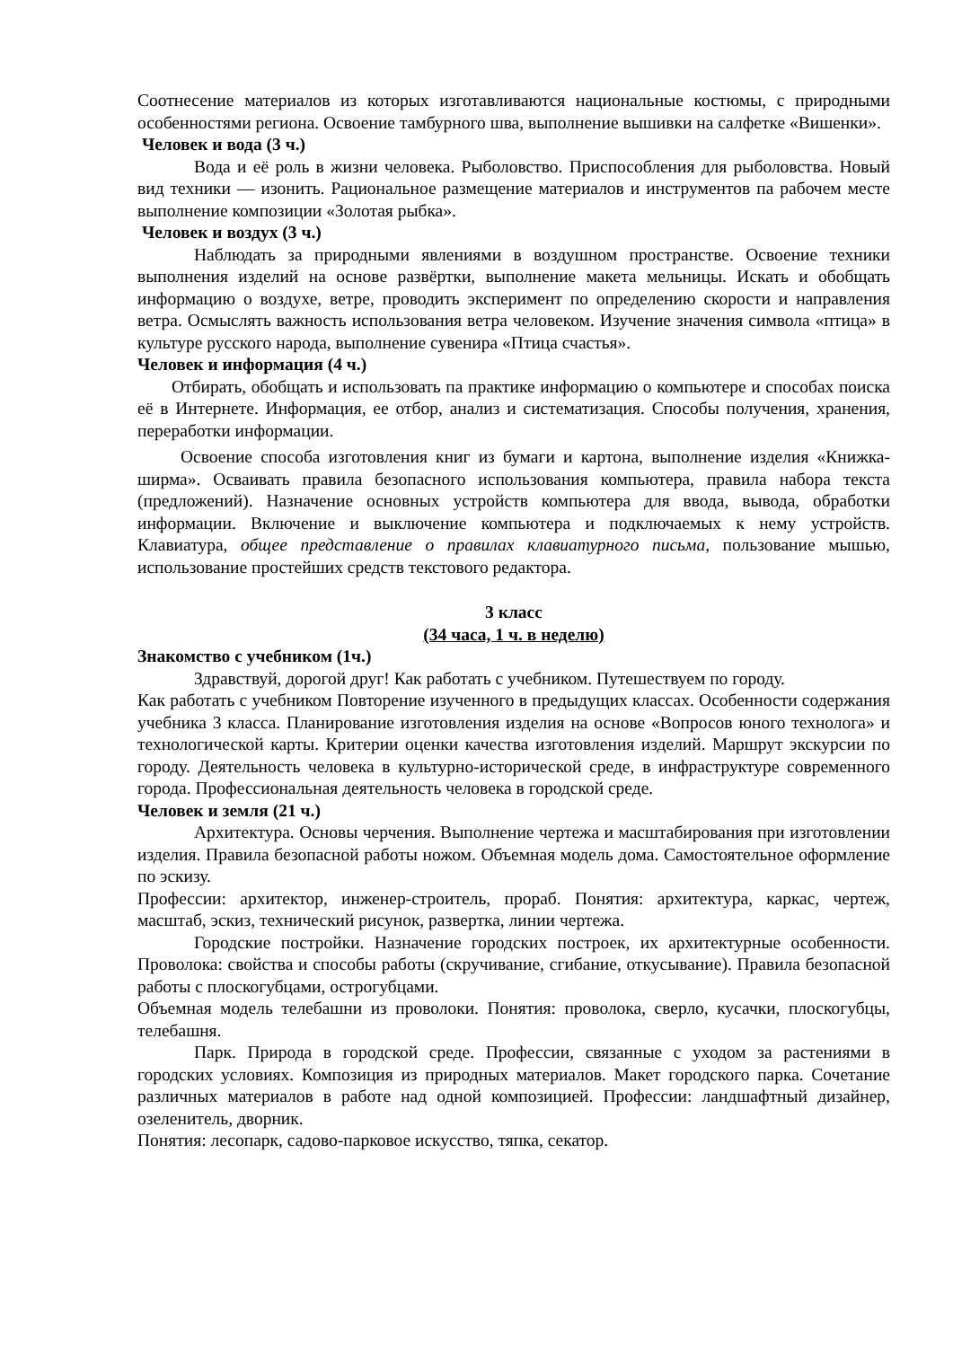Соотнесение материалов из которых изготавливаются национальные костюмы, с природными особенностями региона. Освоение тамбурного шва, выполнение вышивки на салфетке «Вишенки».
Человек и вода (3 ч.)
Вода и её роль в жизни человека. Рыболовство. Приспособления для рыболовства. Новый вид техники — изонить. Рациональное размещение материалов и инструментов па рабочем месте выполнение композиции «Золотая рыбка».
Человек и воздух (3 ч.)
Наблюдать за природными явлениями в воздушном пространстве. Освоение техники выполнения изделий на основе развёртки, выполнение макета мельницы. Искать и обобщать информацию о воздухе, ветре, проводить эксперимент по определению скорости и направления ветра. Осмыслять важность использования ветра человеком. Изучение значения символа «птица» в культуре русского народа, выполнение сувенира «Птица счастья».
Человек и информация (4 ч.)
Отбирать, обобщать и использовать па практике информацию о компьютере и способах поиска её в Интернете. Информация, ее отбор, анализ и систематизация. Способы получения, хранения, переработки информации.
Освоение способа изготовления книг из бумаги и картона, выполнение изделия «Книжка-ширма». Осваивать правила безопасного использования компьютера, правила набора текста (предложений). Назначение основных устройств компьютера для ввода, вывода, обработки информации. Включение и выключение компьютера и подключаемых к нему устройств. Клавиатура, общее представление о правилах клавиатурного письма, пользование мышью, использование простейших средств текстового редактора.
3 класс
(34 часа, 1 ч. в неделю)
Знакомство с учебником (1ч.)
Здравствуй, дорогой друг! Как работать с учебником. Путешествуем по городу.
Как работать с учебником Повторение изученного в предыдущих классах. Особенности содержания учебника 3 класса. Планирование изготовления изделия на основе «Вопросов юного технолога» и технологической карты. Критерии оценки качества изготовления изделий. Маршрут экскурсии по городу. Деятельность человека в культурно-исторической среде, в инфраструктуре современного города. Профессиональная деятельность человека в городской среде.
Человек и земля (21 ч.)
Архитектура. Основы черчения. Выполнение чертежа и масштабирования при изготовлении изделия. Правила безопасной работы ножом. Объемная модель дома. Самостоятельное оформление по эскизу.
Профессии: архитектор, инженер-строитель, прораб. Понятия: архитектура, каркас, чертеж, масштаб, эскиз, технический рисунок, развертка, линии чертежа.
Городские постройки. Назначение городских построек, их архитектурные особенности. Проволока: свойства и способы работы (скручивание, сгибание, откусывание). Правила безопасной работы с плоскогубцами, острогубцами.
Объемная модель телебашни из проволоки. Понятия: проволока, сверло, кусачки, плоскогубцы, телебашня.
Парк. Природа в городской среде. Профессии, связанные с уходом за растениями в городских условиях. Композиция из природных материалов. Макет городского парка. Сочетание различных материалов в работе над одной композицией. Профессии: ландшафтный дизайнер, озеленитель, дворник.
Понятия: лесопарк, садово-парковое искусство, тяпка, секатор.